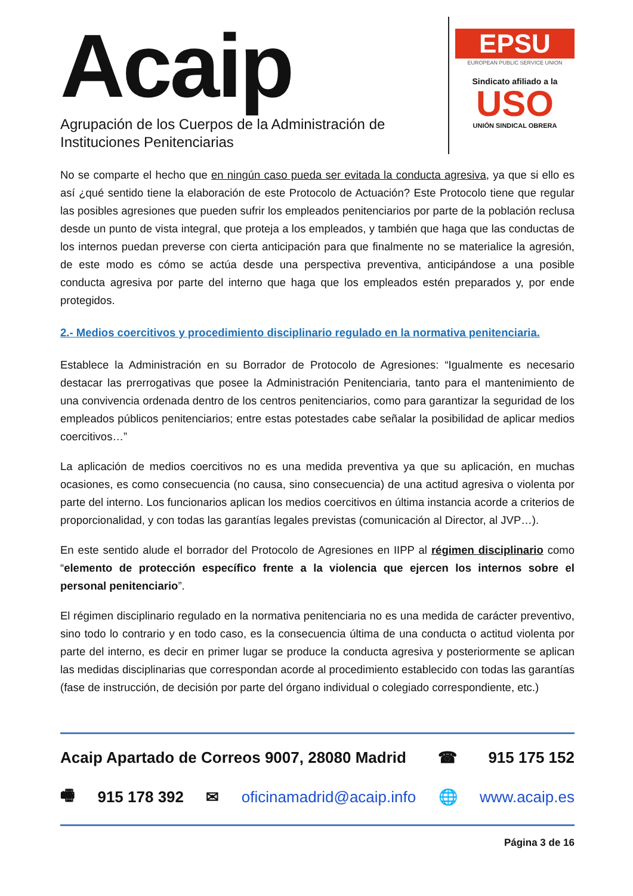Acaip
Agrupación de los Cuerpos de la Administración de
Instituciones Penitenciarias
EPSU
EUROPEAN PUBLIC SERVICE UNION
Sindicato afiliado a la
USO
UNIÓN SINDICAL OBRERA
No se comparte el hecho que en ningún caso pueda ser evitada la conducta agresiva, ya que si ello es así ¿qué sentido tiene la elaboración de este Protocolo de Actuación? Este Protocolo tiene que regular las posibles agresiones que pueden sufrir los empleados penitenciarios por parte de la población reclusa desde un punto de vista integral, que proteja a los empleados, y también que haga que las conductas de los internos puedan preverse con cierta anticipación para que finalmente no se materialice la agresión, de este modo es cómo se actúa desde una perspectiva preventiva, anticipándose a una posible conducta agresiva por parte del interno que haga que los empleados estén preparados y, por ende protegidos.
2.- Medios coercitivos y procedimiento disciplinario regulado en la normativa penitenciaria.
Establece la Administración en su Borrador de Protocolo de Agresiones: “Igualmente es necesario destacar las prerrogativas que posee la Administración Penitenciaria, tanto para el mantenimiento de una convivencia ordenada dentro de los centros penitenciarios, como para garantizar la seguridad de los empleados públicos penitenciarios; entre estas potestades cabe señalar la posibilidad de aplicar medios coercitivos…”
La aplicación de medios coercitivos no es una medida preventiva ya que su aplicación, en muchas ocasiones, es como consecuencia (no causa, sino consecuencia) de una actitud agresiva o violenta por parte del interno. Los funcionarios aplican los medios coercitivos en última instancia acorde a criterios de proporcionalidad, y con todas las garantías legales previstas (comunicación al Director, al JVP…).
En este sentido alude el borrador del Protocolo de Agresiones en IIPP al régimen disciplinario como “elemento de protección específico frente a la violencia que ejercen los internos sobre el personal penitenciario”.
El régimen disciplinario regulado en la normativa penitenciaria no es una medida de carácter preventivo, sino todo lo contrario y en todo caso, es la consecuencia última de una conducta o actitud violenta por parte del interno, es decir en primer lugar se produce la conducta agresiva y posteriormente se aplican las medidas disciplinarias que correspondan acorde al procedimiento establecido con todas las garantías (fase de instrucción, de decisión por parte del órgano individual o colegiado correspondiente, etc.)
Acaip Apartado de Correos 9007, 28080 Madrid ☎ 915 175 152
🖷 915 178 392 ✉ oficinamadrid@acaip.info 🌐 www.acaip.es
Página 3 de 16